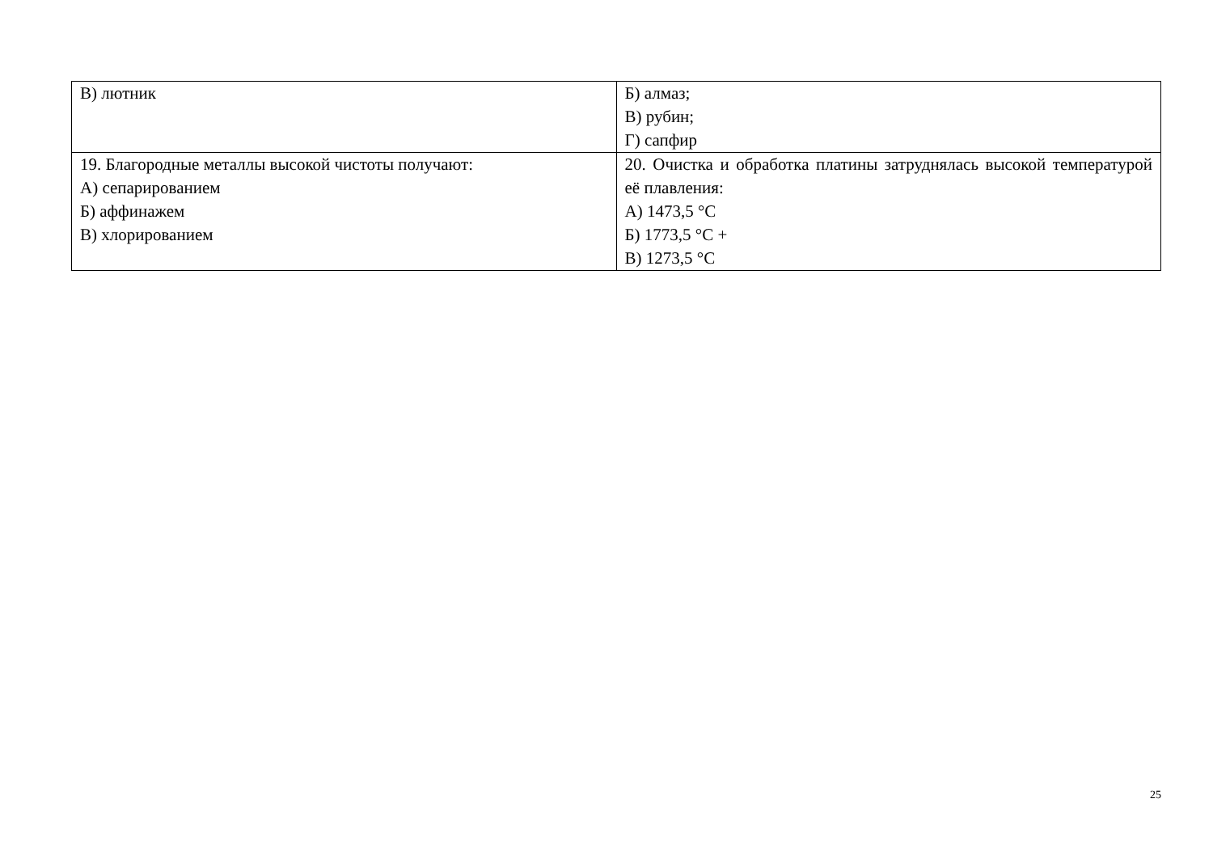| В) лютник | Б) алмаз; В) рубин; Г) сапфир |
| 19. Благородные металлы высокой чистоты получают: А) сепарированием Б) аффинажем В) хлорированием | 20. Очистка и обработка платины затруднялась высокой температурой её плавления: А) 1473,5 °С Б) 1773,5 °С + В) 1273,5 °С |
25